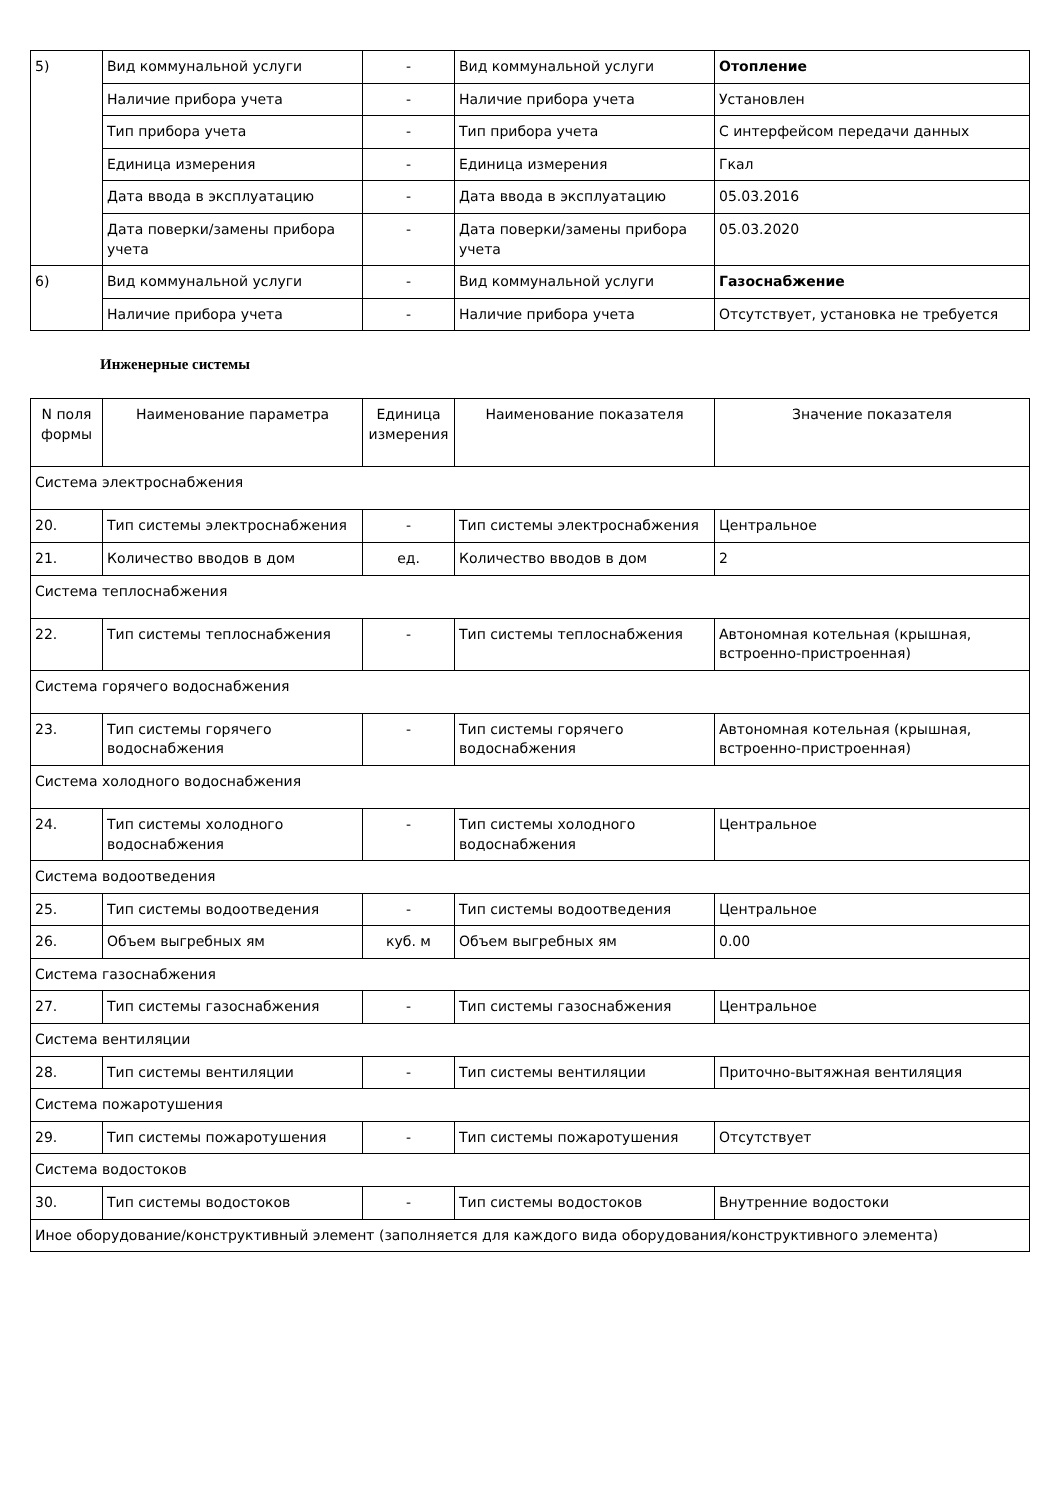| 5) | Вид коммунальной услуги | - | Вид коммунальной услуги | Отопление |
| | Наличие прибора учета | - | Наличие прибора учета | Установлен |
| | Тип прибора учета | - | Тип прибора учета | С интерфейсом передачи данных |
| | Единица измерения | - | Единица измерения | Гкал |
| | Дата ввода в эксплуатацию | - | Дата ввода в эксплуатацию | 05.03.2016 |
| | Дата поверки/замены прибора учета | - | Дата поверки/замены прибора учета | 05.03.2020 |
| 6) | Вид коммунальной услуги | - | Вид коммунальной услуги | Газоснабжение |
| | Наличие прибора учета | - | Наличие прибора учета | Отсутствует, установка не требуется |
Инженерные системы
| N поля формы | Наименование параметра | Единица измерения | Наименование показателя | Значение показателя |
| Система электроснабжения | | | | |
| 20. | Тип системы электроснабжения | - | Тип системы электроснабжения | Центральное |
| 21. | Количество вводов в дом | ед. | Количество вводов в дом | 2 |
| Система теплоснабжения | | | | |
| 22. | Тип системы теплоснабжения | - | Тип системы теплоснабжения | Автономная котельная (крышная, встроенно-пристроенная) |
| Система горячего водоснабжения | | | | |
| 23. | Тип системы горячего водоснабжения | - | Тип системы горячего водоснабжения | Автономная котельная (крышная, встроенно-пристроенная) |
| Система холодного водоснабжения | | | | |
| 24. | Тип системы холодного водоснабжения | - | Тип системы холодного водоснабжения | Центральное |
| Система водоотведения | | | | |
| 25. | Тип системы водоотведения | - | Тип системы водоотведения | Центральное |
| 26. | Объем выгребных ям | куб. м | Объем выгребных ям | 0.00 |
| Система газоснабжения | | | | |
| 27. | Тип системы газоснабжения | - | Тип системы газоснабжения | Центральное |
| Система вентиляции | | | | |
| 28. | Тип системы вентиляции | - | Тип системы вентиляции | Приточно-вытяжная вентиляция |
| Система пожаротушения | | | | |
| 29. | Тип системы пожаротушения | - | Тип системы пожаротушения | Отсутствует |
| Система водостоков | | | | |
| 30. | Тип системы водостоков | - | Тип системы водостоков | Внутренние водостоки |
| Иное оборудование/конструктивный элемент (заполняется для каждого вида оборудования/конструктивного элемента) | | | | |